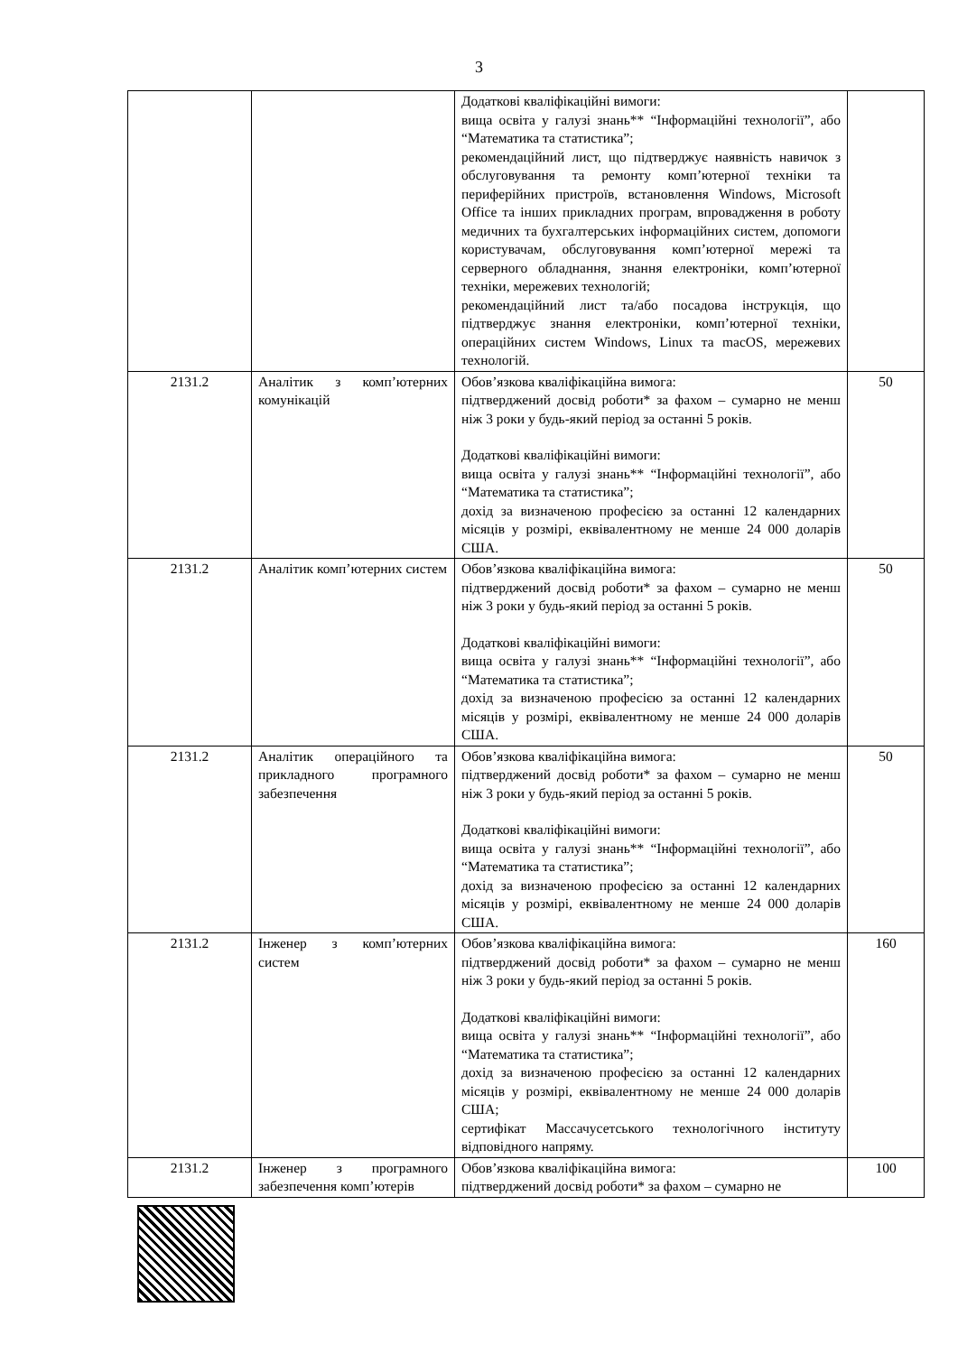3
| | | Додаткові кваліфікаційні вимоги: вища освіта у галузі знань** “Інформаційні технології”, або “Математика та статистика”; рекомендаційний лист, що підтверджує наявність навичок з обслуговування та ремонту комп’ютерної техніки та периферійних пристроїв, встановлення Windows, Microsoft Office та інших прикладних програм, впровадження в роботу медичних та бухгалтерських інформаційних систем, допомоги користувачам, обслуговування комп’ютерної мережі та серверного обладнання, знання електроніки, комп’ютерної техніки, мережевих технологій; рекомендаційний лист та/або посадова інструкція, що підтверджує знання електроніки, комп’ютерної техніки, операційних систем Windows, Linux та macOS, мережевих технологій. | |
| 2131.2 | Аналітик з комп’ютерних комунікацій | Обов’язкова кваліфікаційна вимога: підтверджений досвід роботи* за фахом – сумарно не менш ніж 3 роки у будь-який період за останні 5 років. Додаткові кваліфікаційні вимоги: вища освіта у галузі знань** “Інформаційні технології”, або “Математика та статистика”; дохід за визначеною професією за останні 12 календарних місяців у розмірі, еквівалентному не менше 24 000 доларів США. | 50 |
| 2131.2 | Аналітик комп’ютерних систем | Обов’язкова кваліфікаційна вимога: підтверджений досвід роботи* за фахом – сумарно не менш ніж 3 роки у будь-який період за останні 5 років. Додаткові кваліфікаційні вимоги: вища освіта у галузі знань** “Інформаційні технології”, або “Математика та статистика”; дохід за визначеною професією за останні 12 календарних місяців у розмірі, еквівалентному не менше 24 000 доларів США. | 50 |
| 2131.2 | Аналітик операційного та прикладного програмного забезпечення | Обов’язкова кваліфікаційна вимога: підтверджений досвід роботи* за фахом – сумарно не менш ніж 3 роки у будь-який період за останні 5 років. Додаткові кваліфікаційні вимоги: вища освіта у галузі знань** “Інформаційні технології”, або “Математика та статистика”; дохід за визначеною професією за останні 12 календарних місяців у розмірі, еквівалентному не менше 24 000 доларів США. | 50 |
| 2131.2 | Інженер з комп’ютерних систем | Обов’язкова кваліфікаційна вимога: підтверджений досвід роботи* за фахом – сумарно не менш ніж 3 роки у будь-який період за останні 5 років. Додаткові кваліфікаційні вимоги: вища освіта у галузі знань** “Інформаційні технології”, або “Математика та статистика”; дохід за визначеною професією за останні 12 календарних місяців у розмірі, еквівалентному не менше 24 000 доларів США; сертифікат Массачусетського технологічного інституту відповідного напряму. | 160 |
| 2131.2 | Інженер з програмного забезпечення комп’ютерів | Обов’язкова кваліфікаційна вимога: підтверджений досвід роботи* за фахом – сумарно не | 100 |